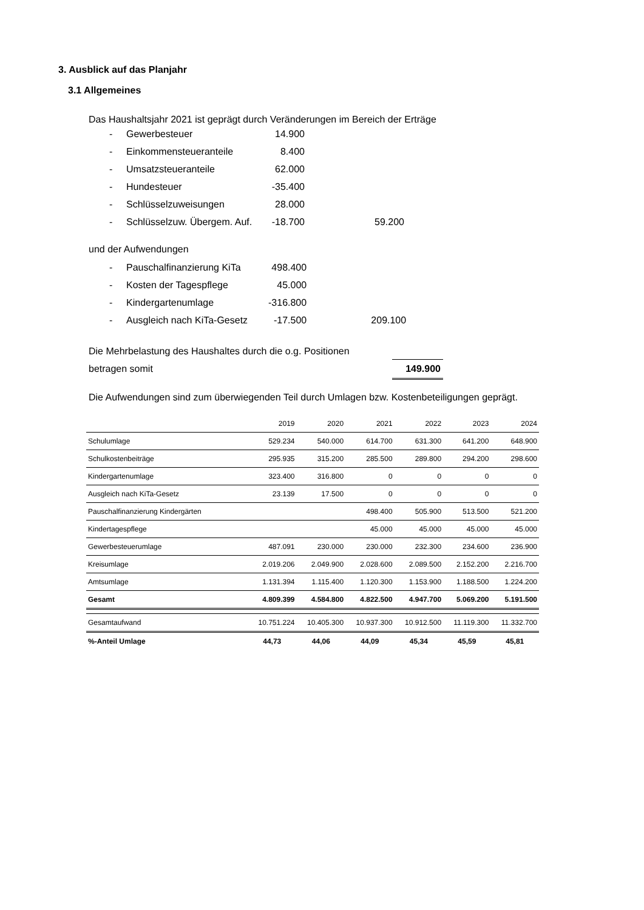3. Ausblick auf das Planjahr
3.1 Allgemeines
Das Haushaltsjahr 2021 ist geprägt durch Veränderungen im Bereich der Erträge
| - | Gewerbesteuer | 14.900 | |
| - | Einkommensteueranteile | 8.400 | |
| - | Umsatzsteueranteile | 62.000 | |
| - | Hundesteuer | -35.400 | |
| - | Schlüsselzuweisungen | 28.000 | |
| - | Schlüsselzuw. Übergem. Auf. | -18.700 | 59.200 |
und der Aufwendungen
| - | Pauschalfinanzierung KiTa | 498.400 | |
| - | Kosten der Tagespflege | 45.000 | |
| - | Kindergartenumlage | -316.800 | |
| - | Ausgleich nach KiTa-Gesetz | -17.500 | 209.100 |
| Die Mehrbelastung des Haushaltes durch die o.g. Positionen | |
| betragen somit | 149.900 |
Die Aufwendungen sind zum überwiegenden Teil durch Umlagen bzw. Kostenbeteiligungen geprägt.
| | 2019 | 2020 | 2021 | 2022 | 2023 | 2024 |
| --- | --- | --- | --- | --- | --- | --- |
| Schulumlage | 529.234 | 540.000 | 614.700 | 631.300 | 641.200 | 648.900 |
| Schulkostenbeiträge | 295.935 | 315.200 | 285.500 | 289.800 | 294.200 | 298.600 |
| Kindergartenumlage | 323.400 | 316.800 | 0 | 0 | 0 | 0 |
| Ausgleich nach KiTa-Gesetz | 23.139 | 17.500 | 0 | 0 | 0 | 0 |
| Pauschalfinanzierung Kindergärten | | | 498.400 | 505.900 | 513.500 | 521.200 |
| Kindertagespflege | | | 45.000 | 45.000 | 45.000 | 45.000 |
| Gewerbesteuerumlage | 487.091 | 230.000 | 230.000 | 232.300 | 234.600 | 236.900 |
| Kreisumlage | 2.019.206 | 2.049.900 | 2.028.600 | 2.089.500 | 2.152.200 | 2.216.700 |
| Amtsumlage | 1.131.394 | 1.115.400 | 1.120.300 | 1.153.900 | 1.188.500 | 1.224.200 |
| Gesamt | 4.809.399 | 4.584.800 | 4.822.500 | 4.947.700 | 5.069.200 | 5.191.500 |
| Gesamtaufwand | 10.751.224 | 10.405.300 | 10.937.300 | 10.912.500 | 11.119.300 | 11.332.700 |
| %-Anteil Umlage | 44,73 | 44,06 | 44,09 | 45,34 | 45,59 | 45,81 |